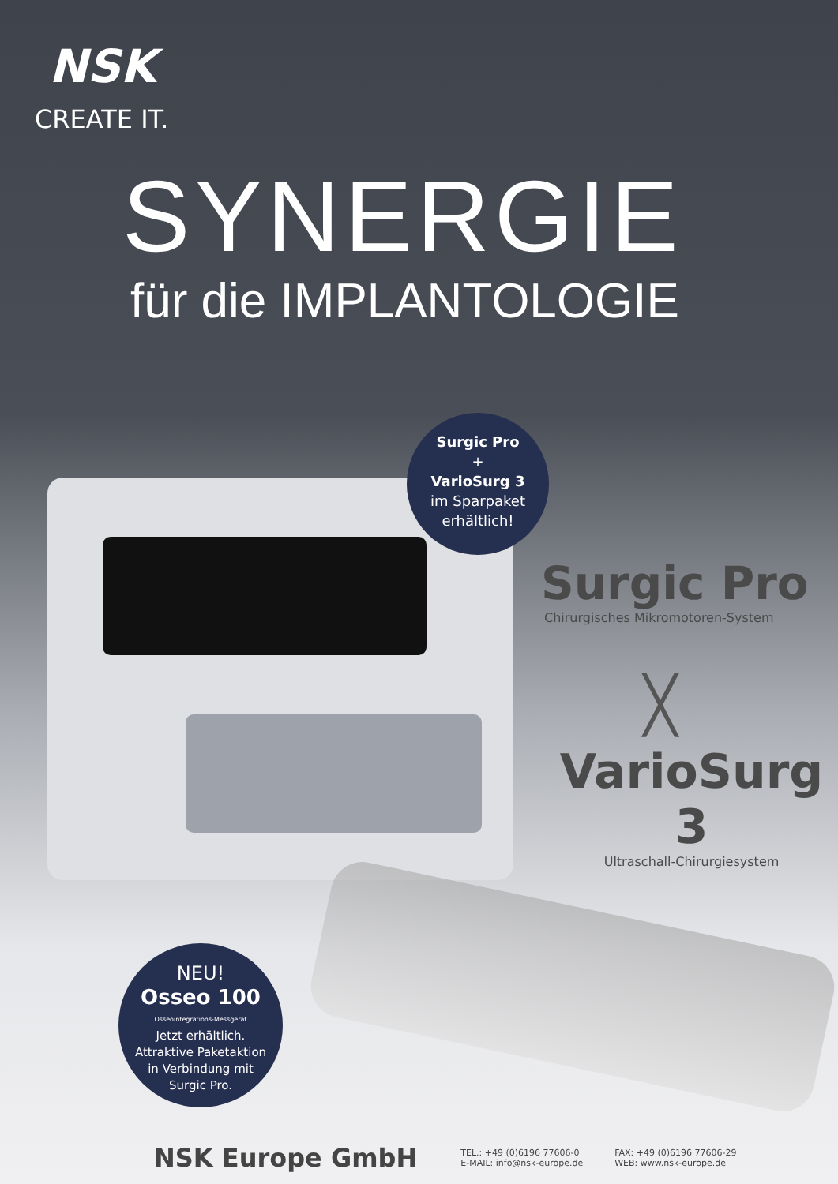NSK
CREATE IT.
SYNERGIE
für die IMPLANTOLOGIE
Surgic Pro
+
VarioSurg 3
im Sparpaket
erhältlich!
Surgic Pro
Chirurgisches Mikromotoren-System
╳
VarioSurg 3
Ultraschall-Chirurgiesystem
NEU!
Osseo 100
Osseointegrations-Messgerät
Jetzt erhältlich.
Attraktive Paketaktion
in Verbindung mit
Surgic Pro.
NSK Europe GmbH
TEL.: +49 (0)6196 77606-0
E-MAIL: info@nsk-europe.de
FAX: +49 (0)6196 77606-29
WEB: www.nsk-europe.de